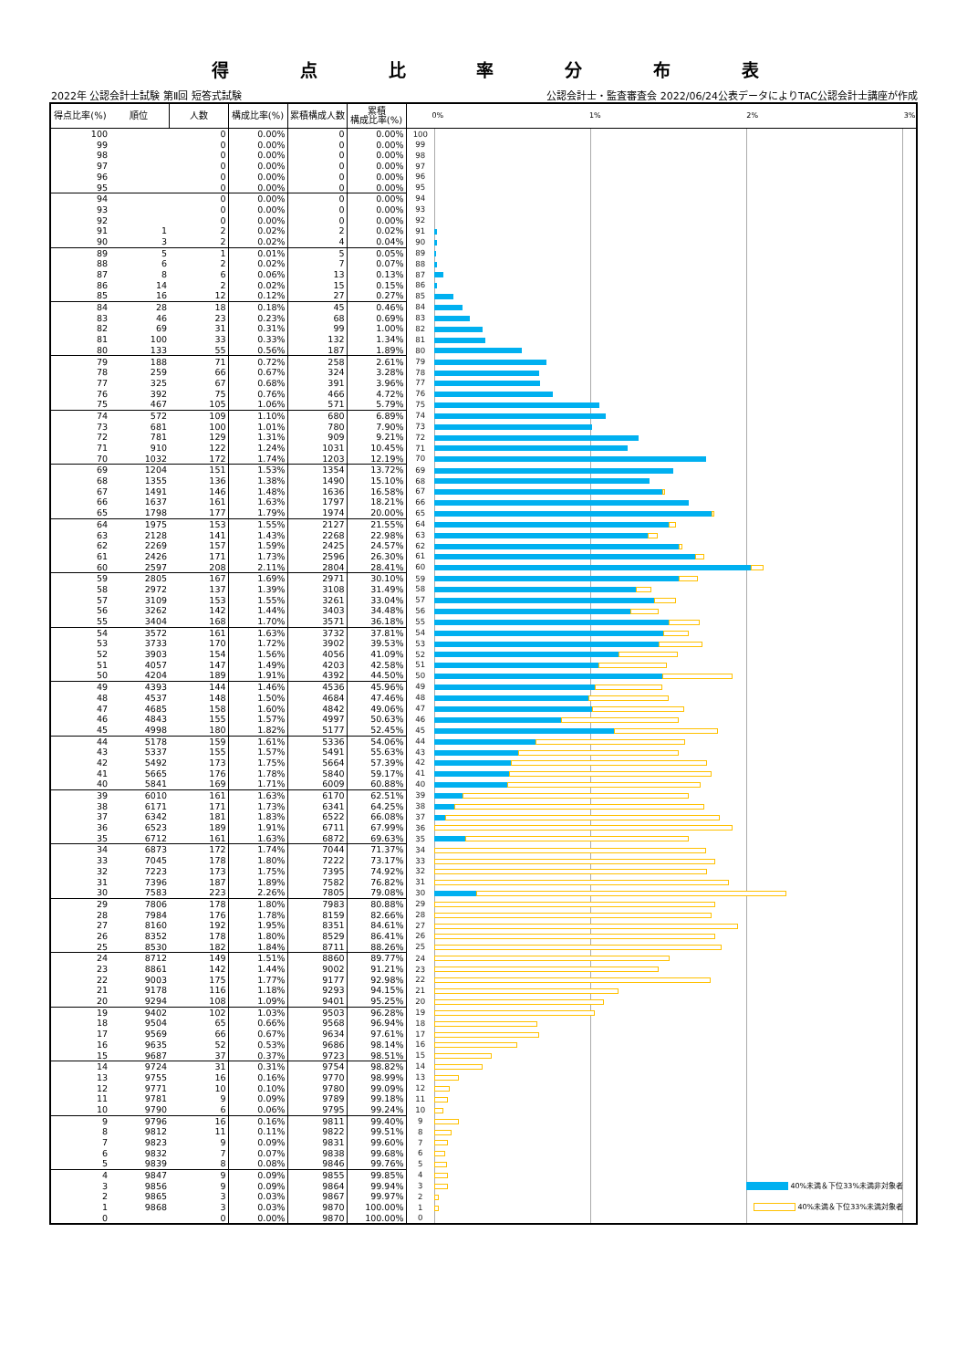得点比率分布表
2022年 公認会計士試験 第Ⅱ回 短答式試験 公認会計士・監査審査会 2022/06/24公表データによりTAC公認会計士講座が作成
| 得点比率(%) | 順位 | 人数 | 構成比率(%) | 累積構成人数 | 累積 構成比率(%) | 0% 1% 2% 3% | |
| --- | --- | --- | --- | --- | --- | --- | --- |
| 100 | | 0 | 0.00% | 0 | 0.00% | 100 | |
| 99 | | 0 | 0.00% | 0 | 0.00% | 99 | |
| 98 | | 0 | 0.00% | 0 | 0.00% | 98 | |
| 97 | | 0 | 0.00% | 0 | 0.00% | 97 | |
| 96 | | 0 | 0.00% | 0 | 0.00% | 96 | |
| 95 | | 0 | 0.00% | 0 | 0.00% | 95 | |
| 94 | | 0 | 0.00% | 0 | 0.00% | 94 | |
| 93 | | 0 | 0.00% | 0 | 0.00% | 93 | |
| 92 | | 0 | 0.00% | 0 | 0.00% | 92 | |
| 91 | 1 | 2 | 0.02% | 2 | 0.02% | 91 | |
| 90 | 3 | 2 | 0.02% | 4 | 0.04% | 90 | |
| 89 | 5 | 1 | 0.01% | 5 | 0.05% | 89 | |
| 88 | 6 | 2 | 0.02% | 7 | 0.07% | 88 | |
| 87 | 8 | 6 | 0.06% | 13 | 0.13% | 87 | |
| 86 | 14 | 2 | 0.02% | 15 | 0.15% | 86 | |
| 85 | 16 | 12 | 0.12% | 27 | 0.27% | 85 | |
| 84 | 28 | 18 | 0.18% | 45 | 0.46% | 84 | |
| 83 | 46 | 23 | 0.23% | 68 | 0.69% | 83 | |
| 82 | 69 | 31 | 0.31% | 99 | 1.00% | 82 | |
| 81 | 100 | 33 | 0.33% | 132 | 1.34% | 81 | |
| 80 | 133 | 55 | 0.56% | 187 | 1.89% | 80 | |
| 79 | 188 | 71 | 0.72% | 258 | 2.61% | 79 | |
| 78 | 259 | 66 | 0.67% | 324 | 3.28% | 78 | |
| 77 | 325 | 67 | 0.68% | 391 | 3.96% | 77 | |
| 76 | 392 | 75 | 0.76% | 466 | 4.72% | 76 | |
| 75 | 467 | 105 | 1.06% | 571 | 5.79% | 75 | |
| 74 | 572 | 109 | 1.10% | 680 | 6.89% | 74 | |
| 73 | 681 | 100 | 1.01% | 780 | 7.90% | 73 | |
| 72 | 781 | 129 | 1.31% | 909 | 9.21% | 72 | |
| 71 | 910 | 122 | 1.24% | 1031 | 10.45% | 71 | |
| 70 | 1032 | 172 | 1.74% | 1203 | 12.19% | 70 | |
| 69 | 1204 | 151 | 1.53% | 1354 | 13.72% | 69 | |
| 68 | 1355 | 136 | 1.38% | 1490 | 15.10% | 68 | |
| 67 | 1491 | 146 | 1.48% | 1636 | 16.58% | 67 | |
| 66 | 1637 | 161 | 1.63% | 1797 | 18.21% | 66 | |
| 65 | 1798 | 177 | 1.79% | 1974 | 20.00% | 65 | |
| 64 | 1975 | 153 | 1.55% | 2127 | 21.55% | 64 | |
| 63 | 2128 | 141 | 1.43% | 2268 | 22.98% | 63 | |
| 62 | 2269 | 157 | 1.59% | 2425 | 24.57% | 62 | |
| 61 | 2426 | 171 | 1.73% | 2596 | 26.30% | 61 | |
| 60 | 2597 | 208 | 2.11% | 2804 | 28.41% | 60 | |
| 59 | 2805 | 167 | 1.69% | 2971 | 30.10% | 59 | |
| 58 | 2972 | 137 | 1.39% | 3108 | 31.49% | 58 | |
| 57 | 3109 | 153 | 1.55% | 3261 | 33.04% | 57 | |
| 56 | 3262 | 142 | 1.44% | 3403 | 34.48% | 56 | |
| 55 | 3404 | 168 | 1.70% | 3571 | 36.18% | 55 | |
| 54 | 3572 | 161 | 1.63% | 3732 | 37.81% | 54 | |
| 53 | 3733 | 170 | 1.72% | 3902 | 39.53% | 53 | |
| 52 | 3903 | 154 | 1.56% | 4056 | 41.09% | 52 | |
| 51 | 4057 | 147 | 1.49% | 4203 | 42.58% | 51 | |
| 50 | 4204 | 189 | 1.91% | 4392 | 44.50% | 50 | |
| 49 | 4393 | 144 | 1.46% | 4536 | 45.96% | 49 | |
| 48 | 4537 | 148 | 1.50% | 4684 | 47.46% | 48 | |
| 47 | 4685 | 158 | 1.60% | 4842 | 49.06% | 47 | |
| 46 | 4843 | 155 | 1.57% | 4997 | 50.63% | 46 | |
| 45 | 4998 | 180 | 1.82% | 5177 | 52.45% | 45 | |
| 44 | 5178 | 159 | 1.61% | 5336 | 54.06% | 44 | |
| 43 | 5337 | 155 | 1.57% | 5491 | 55.63% | 43 | |
| 42 | 5492 | 173 | 1.75% | 5664 | 57.39% | 42 | |
| 41 | 5665 | 176 | 1.78% | 5840 | 59.17% | 41 | |
| 40 | 5841 | 169 | 1.71% | 6009 | 60.88% | 40 | |
| 39 | 6010 | 161 | 1.63% | 6170 | 62.51% | 39 | |
| 38 | 6171 | 171 | 1.73% | 6341 | 64.25% | 38 | |
| 37 | 6342 | 181 | 1.83% | 6522 | 66.08% | 37 | |
| 36 | 6523 | 189 | 1.91% | 6711 | 67.99% | 36 | |
| 35 | 6712 | 161 | 1.63% | 6872 | 69.63% | 35 | |
| 34 | 6873 | 172 | 1.74% | 7044 | 71.37% | 34 | |
| 33 | 7045 | 178 | 1.80% | 7222 | 73.17% | 33 | |
| 32 | 7223 | 173 | 1.75% | 7395 | 74.92% | 32 | |
| 31 | 7396 | 187 | 1.89% | 7582 | 76.82% | 31 | |
| 30 | 7583 | 223 | 2.26% | 7805 | 79.08% | 30 | |
| 29 | 7806 | 178 | 1.80% | 7983 | 80.88% | 29 | |
| 28 | 7984 | 176 | 1.78% | 8159 | 82.66% | 28 | |
| 27 | 8160 | 192 | 1.95% | 8351 | 84.61% | 27 | |
| 26 | 8352 | 178 | 1.80% | 8529 | 86.41% | 26 | |
| 25 | 8530 | 182 | 1.84% | 8711 | 88.26% | 25 | |
| 24 | 8712 | 149 | 1.51% | 8860 | 89.77% | 24 | |
| 23 | 8861 | 142 | 1.44% | 9002 | 91.21% | 23 | |
| 22 | 9003 | 175 | 1.77% | 9177 | 92.98% | 22 | |
| 21 | 9178 | 116 | 1.18% | 9293 | 94.15% | 21 | |
| 20 | 9294 | 108 | 1.09% | 9401 | 95.25% | 20 | |
| 19 | 9402 | 102 | 1.03% | 9503 | 96.28% | 19 | |
| 18 | 9504 | 65 | 0.66% | 9568 | 96.94% | 18 | |
| 17 | 9569 | 66 | 0.67% | 9634 | 97.61% | 17 | |
| 16 | 9635 | 52 | 0.53% | 9686 | 98.14% | 16 | |
| 15 | 9687 | 37 | 0.37% | 9723 | 98.51% | 15 | |
| 14 | 9724 | 31 | 0.31% | 9754 | 98.82% | 14 | |
| 13 | 9755 | 16 | 0.16% | 9770 | 98.99% | 13 | |
| 12 | 9771 | 10 | 0.10% | 9780 | 99.09% | 12 | |
| 11 | 9781 | 9 | 0.09% | 9789 | 99.18% | 11 | |
| 10 | 9790 | 6 | 0.06% | 9795 | 99.24% | 10 | |
| 9 | 9796 | 16 | 0.16% | 9811 | 99.40% | 9 | |
| 8 | 9812 | 11 | 0.11% | 9822 | 99.51% | 8 | |
| 7 | 9823 | 9 | 0.09% | 9831 | 99.60% | 7 | |
| 6 | 9832 | 7 | 0.07% | 9838 | 99.68% | 6 | |
| 5 | 9839 | 8 | 0.08% | 9846 | 99.76% | 5 | |
| 4 | 9847 | 9 | 0.09% | 9855 | 99.85% | 4 | |
| 3 | 9856 | 9 | 0.09% | 9864 | 99.94% | 3 | 40%未満＆下位33%未満非対象者 |
| 2 | 9865 | 3 | 0.03% | 9867 | 99.97% | 2 | |
| 1 | 9868 | 3 | 0.03% | 9870 | 100.00% | 1 | 40%未満＆下位33%未満対象者 |
| 0 | | 0 | 0.00% | 9870 | 100.00% | 0 | |